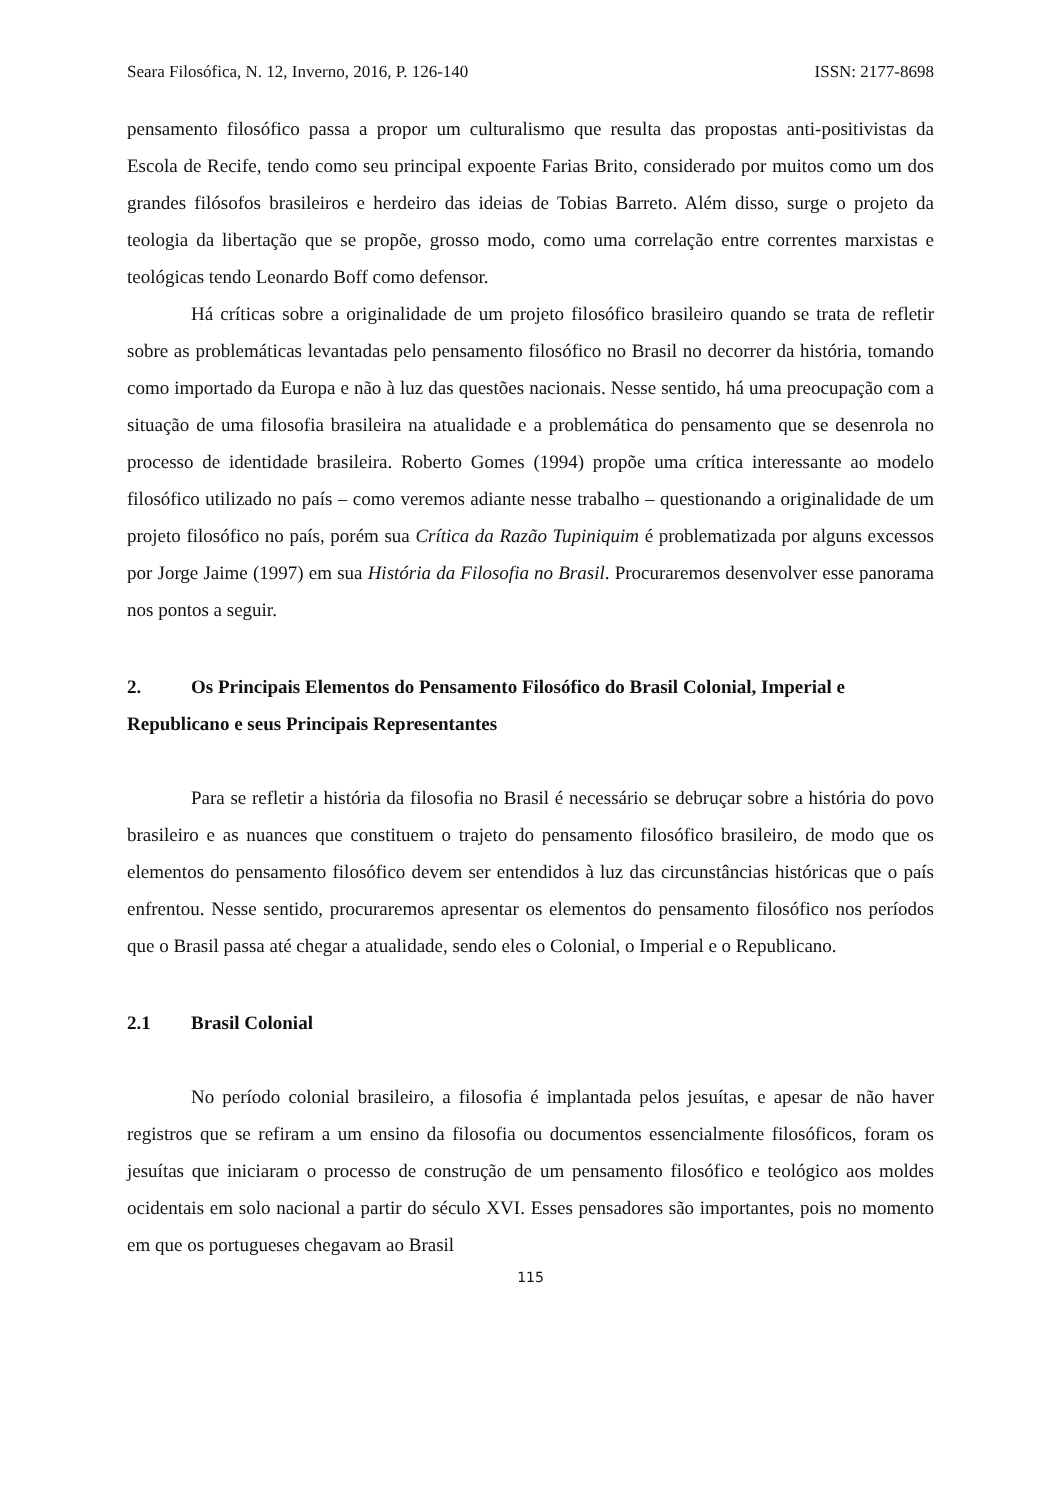Seara Filosófica, N. 12, Inverno, 2016, P. 126-140 ISSN: 2177-8698
pensamento filosófico passa a propor um culturalismo que resulta das propostas anti-positivistas da Escola de Recife, tendo como seu principal expoente Farias Brito, considerado por muitos como um dos grandes filósofos brasileiros e herdeiro das ideias de Tobias Barreto. Além disso, surge o projeto da teologia da libertação que se propõe, grosso modo, como uma correlação entre correntes marxistas e teológicas tendo Leonardo Boff como defensor.
Há críticas sobre a originalidade de um projeto filosófico brasileiro quando se trata de refletir sobre as problemáticas levantadas pelo pensamento filosófico no Brasil no decorrer da história, tomando como importado da Europa e não à luz das questões nacionais. Nesse sentido, há uma preocupação com a situação de uma filosofia brasileira na atualidade e a problemática do pensamento que se desenrola no processo de identidade brasileira. Roberto Gomes (1994) propõe uma crítica interessante ao modelo filosófico utilizado no país – como veremos adiante nesse trabalho – questionando a originalidade de um projeto filosófico no país, porém sua Crítica da Razão Tupiniquim é problematizada por alguns excessos por Jorge Jaime (1997) em sua História da Filosofia no Brasil. Procuraremos desenvolver esse panorama nos pontos a seguir.
2. Os Principais Elementos do Pensamento Filosófico do Brasil Colonial, Imperial e Republicano e seus Principais Representantes
Para se refletir a história da filosofia no Brasil é necessário se debruçar sobre a história do povo brasileiro e as nuances que constituem o trajeto do pensamento filosófico brasileiro, de modo que os elementos do pensamento filosófico devem ser entendidos à luz das circunstâncias históricas que o país enfrentou. Nesse sentido, procuraremos apresentar os elementos do pensamento filosófico nos períodos que o Brasil passa até chegar a atualidade, sendo eles o Colonial, o Imperial e o Republicano.
2.1 Brasil Colonial
No período colonial brasileiro, a filosofia é implantada pelos jesuítas, e apesar de não haver registros que se refiram a um ensino da filosofia ou documentos essencialmente filosóficos, foram os jesuítas que iniciaram o processo de construção de um pensamento filosófico e teológico aos moldes ocidentais em solo nacional a partir do século XVI. Esses pensadores são importantes, pois no momento em que os portugueses chegavam ao Brasil
115